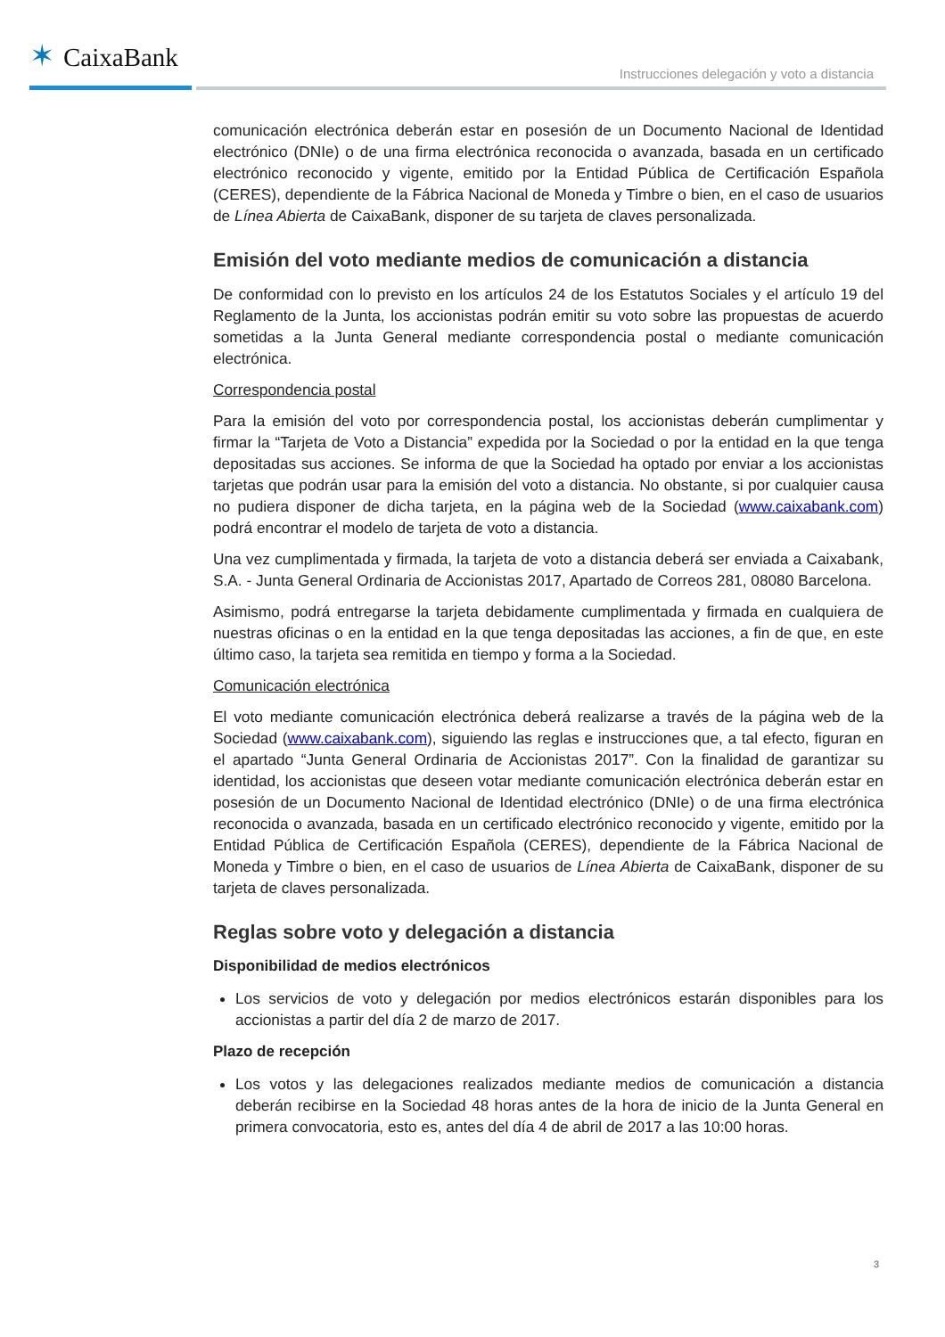✶ CaixaBank
Instrucciones delegación y voto a distancia
comunicación electrónica deberán estar en posesión de un Documento Nacional de Identidad electrónico (DNIe) o de una firma electrónica reconocida o avanzada, basada en un certificado electrónico reconocido y vigente, emitido por la Entidad Pública de Certificación Española (CERES), dependiente de la Fábrica Nacional de Moneda y Timbre o bien, en el caso de usuarios de Línea Abierta de CaixaBank, disponer de su tarjeta de claves personalizada.
Emisión del voto mediante medios de comunicación a distancia
De conformidad con lo previsto en los artículos 24 de los Estatutos Sociales y el artículo 19 del Reglamento de la Junta, los accionistas podrán emitir su voto sobre las propuestas de acuerdo sometidas a la Junta General mediante correspondencia postal o mediante comunicación electrónica.
Correspondencia postal
Para la emisión del voto por correspondencia postal, los accionistas deberán cumplimentar y firmar la “Tarjeta de Voto a Distancia” expedida por la Sociedad o por la entidad en la que tenga depositadas sus acciones. Se informa de que la Sociedad ha optado por enviar a los accionistas tarjetas que podrán usar para la emisión del voto a distancia. No obstante, si por cualquier causa no pudiera disponer de dicha tarjeta, en la página web de la Sociedad (www.caixabank.com) podrá encontrar el modelo de tarjeta de voto a distancia.
Una vez cumplimentada y firmada, la tarjeta de voto a distancia deberá ser enviada a Caixabank, S.A. - Junta General Ordinaria de Accionistas 2017, Apartado de Correos 281, 08080 Barcelona.
Asimismo, podrá entregarse la tarjeta debidamente cumplimentada y firmada en cualquiera de nuestras oficinas o en la entidad en la que tenga depositadas las acciones, a fin de que, en este último caso, la tarjeta sea remitida en tiempo y forma a la Sociedad.
Comunicación electrónica
El voto mediante comunicación electrónica deberá realizarse a través de la página web de la Sociedad (www.caixabank.com), siguiendo las reglas e instrucciones que, a tal efecto, figuran en el apartado “Junta General Ordinaria de Accionistas 2017”. Con la finalidad de garantizar su identidad, los accionistas que deseen votar mediante comunicación electrónica deberán estar en posesión de un Documento Nacional de Identidad electrónico (DNIe) o de una firma electrónica reconocida o avanzada, basada en un certificado electrónico reconocido y vigente, emitido por la Entidad Pública de Certificación Española (CERES), dependiente de la Fábrica Nacional de Moneda y Timbre o bien, en el caso de usuarios de Línea Abierta de CaixaBank, disponer de su tarjeta de claves personalizada.
Reglas sobre voto y delegación a distancia
Disponibilidad de medios electrónicos
Los servicios de voto y delegación por medios electrónicos estarán disponibles para los accionistas a partir del día 2 de marzo de 2017.
Plazo de recepción
Los votos y las delegaciones realizados mediante medios de comunicación a distancia deberán recibirse en la Sociedad 48 horas antes de la hora de inicio de la Junta General en primera convocatoria, esto es, antes del día 4 de abril de 2017 a las 10:00 horas.
3